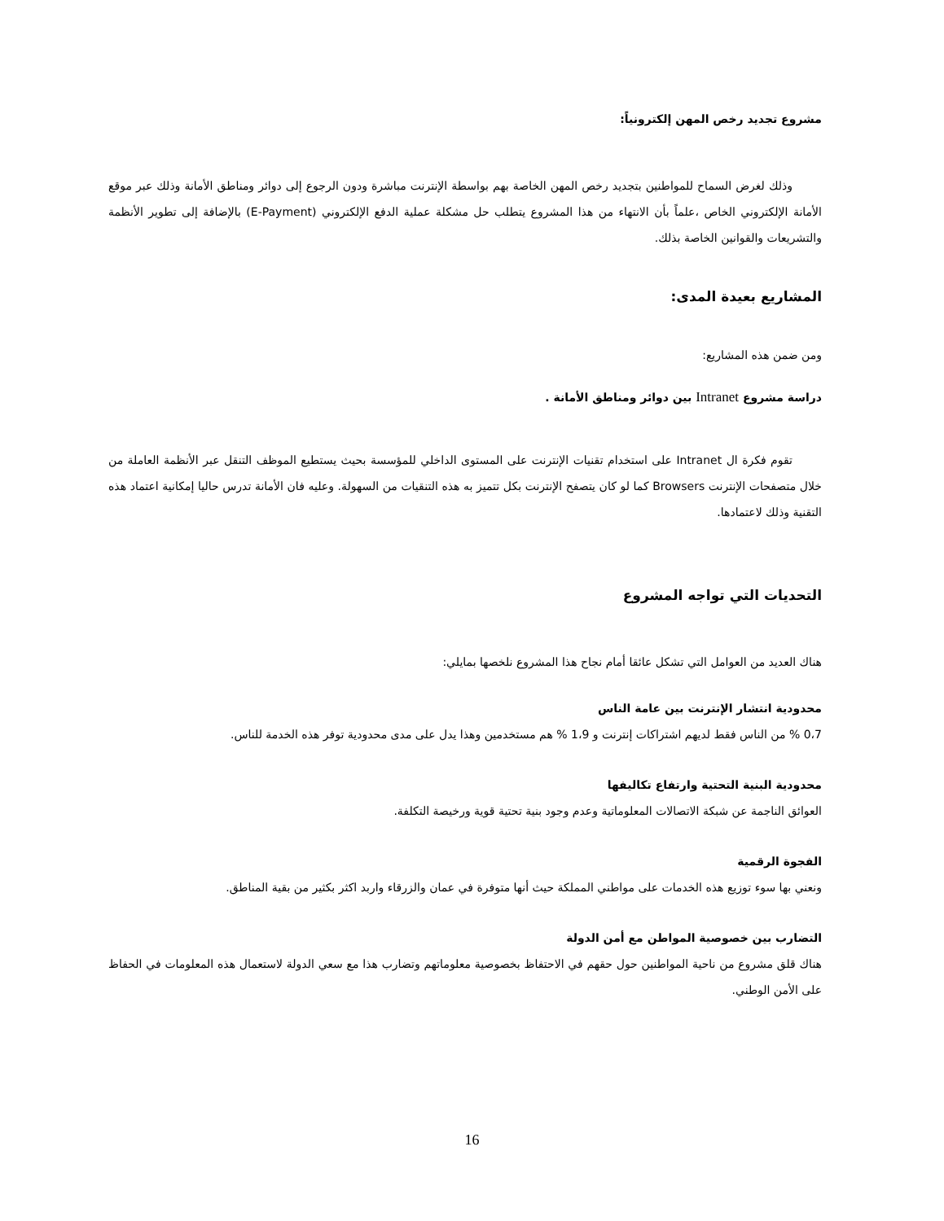مشروع تجديد رخص المهن إلكترونياً:
وذلك لغرض السماح للمواطنين بتجديد رخص المهن الخاصة بهم بواسطة الإنترنت مباشرة ودون الرجوع إلى دوائر ومناطق الأمانة وذلك عبر موقع الأمانة الإلكتروني الخاص ،علماً بأن الانتهاء من هذا المشروع يتطلب حل مشكلة عملية الدفع الإلكتروني (E-Payment) بالإضافة إلى تطوير الأنظمة والتشريعات والقوانين الخاصة بذلك.
المشاريع بعيدة المدى:
ومن ضمن هذه المشاريع:
دراسة مشروع Intranet بين دوائر ومناطق الأمانة .
تقوم فكرة ال Intranet على استخدام تقنيات الإنترنت على المستوى الداخلي للمؤسسة بحيث يستطيع الموظف التنقل عبر الأنظمة العاملة من خلال متصفحات الإنترنت Browsers كما لو كان يتصفح الإنترنت بكل تتميز به هذه التنقيات من السهولة. وعليه فان الأمانة تدرس حاليا إمكانية اعتماد هذه التقنية وذلك لاعتمادها.
التحديات التي تواجه المشروع
هناك العديد من العوامل التي تشكل عائقا أمام نجاح هذا المشروع نلخصها بمايلي:
محدودية انتشار الإنترنت بين عامة الناس
0،7 % من الناس فقط لديهم اشتراكات إنترنت و 1،9 % هم مستخدمين وهذا يدل على مدى محدودية توفر هذه الخدمة للناس.
محدودية البنية التحتية وارتفاع تكاليفها
العوائق الناجمة عن شبكة الاتصالات المعلوماتية وعدم وجود بنية تحتية قوية ورخيصة التكلفة.
الفجوة الرقمية
ونعني بها سوء توزيع هذه الخدمات على مواطني المملكة حيث أنها متوفرة في عمان والزرقاء واربد اكثر بكثير من بقية المناطق.
التضارب بين خصوصية المواطن مع أمن الدولة
هناك قلق مشروع من ناحية المواطنين حول حقهم في الاحتفاظ بخصوصية معلوماتهم وتضارب هذا مع سعي الدولة لاستعمال هذه المعلومات في الحفاظ على الأمن الوطني.
16